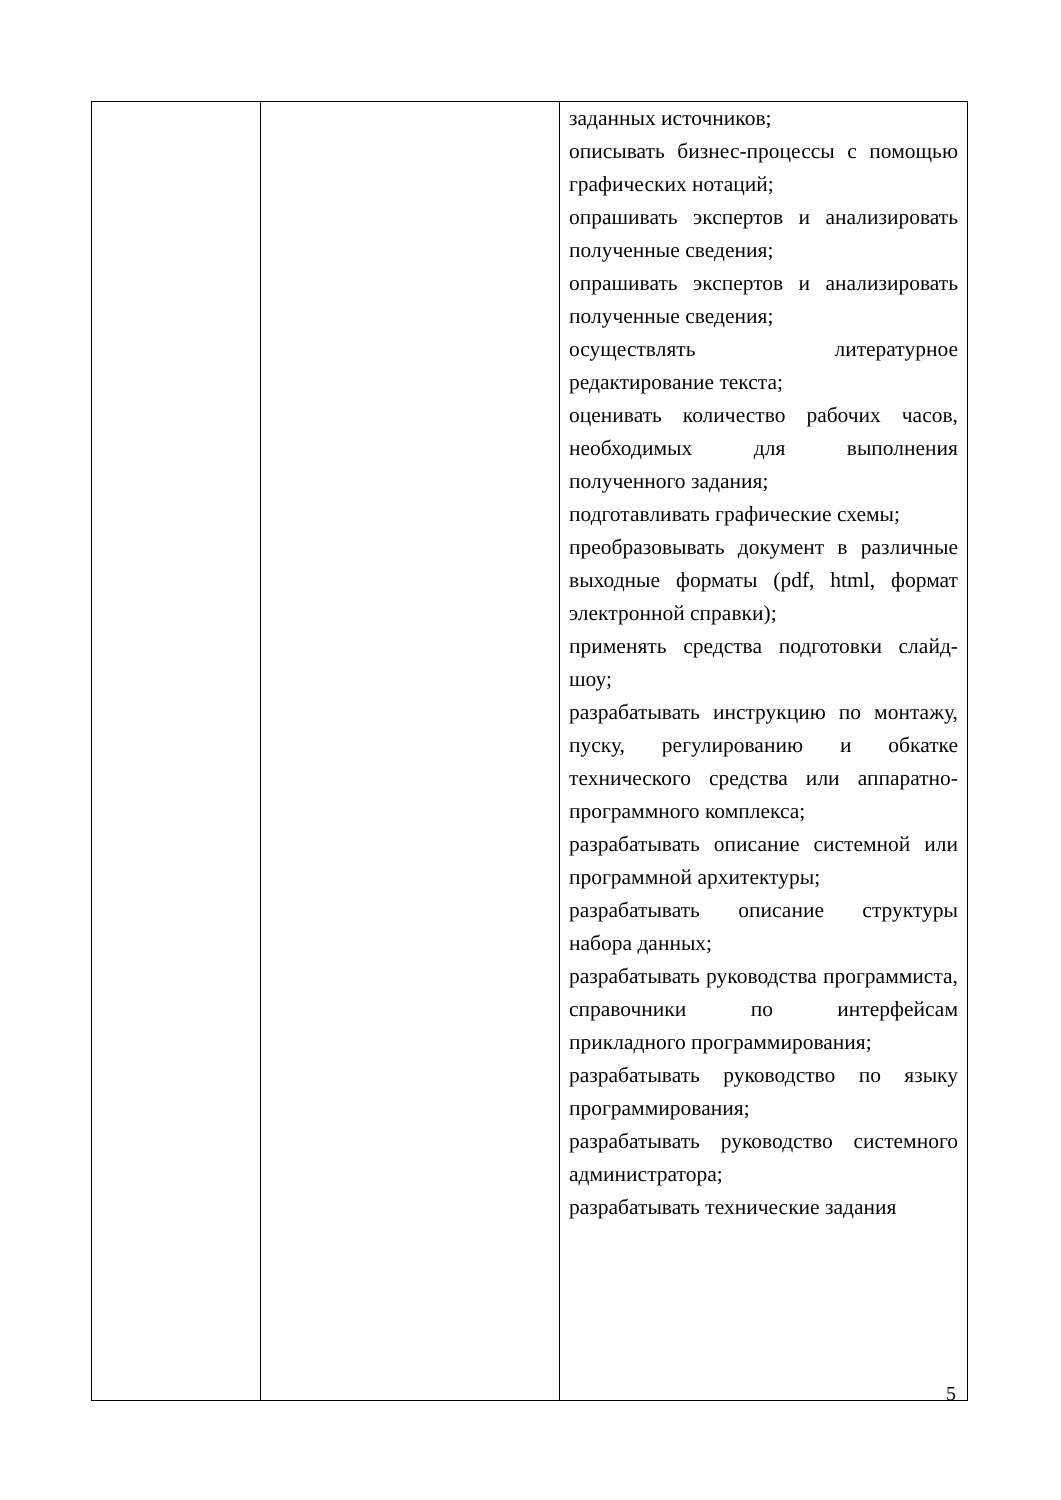| | | заданных источников; описывать бизнес-процессы с помощью графических нотаций; опрашивать экспертов и анализировать полученные сведения; опрашивать экспертов и анализировать полученные сведения; осуществлять литературное редактирование текста; оценивать количество рабочих часов, необходимых для выполнения полученного задания; подготавливать графические схемы; преобразовывать документ в различные выходные форматы (pdf, html, формат электронной справки); применять средства подготовки слайд-шоу; разрабатывать инструкцию по монтажу, пуску, регулированию и обкатке технического средства или аппаратно-программного комплекса; разрабатывать описание системной или программной архитектуры; разрабатывать описание структуры набора данных; разрабатывать руководства программиста, справочники по интерфейсам прикладного программирования; разрабатывать руководство по языку программирования; разрабатывать руководство системного администратора; разрабатывать технические задания |
5